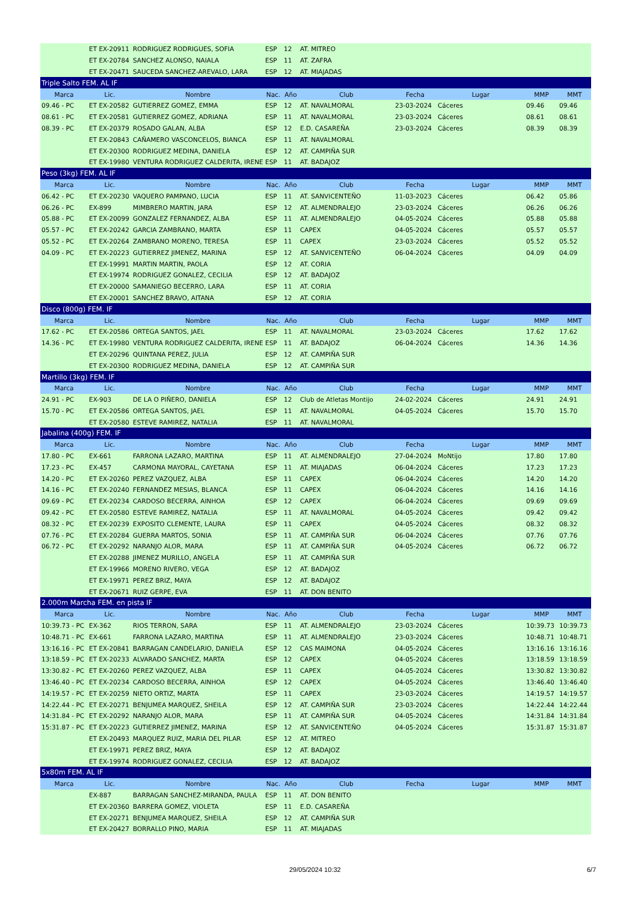| | ET EX-20911 | RODRIGUEZ RODRIGUES, SOFIA | ESP | 12 | AT. MITREO | | | | |
| | ET EX-20784 | SANCHEZ ALONSO, NAIALA | ESP | 11 | AT. ZAFRA | | | | |
| | ET EX-20471 | SAUCEDA SANCHEZ-AREVALO, LARA | ESP | 12 | AT. MIAJADAS | | | | |
| Triple Salto FEM. AL IF | | | | | | | | | |
| Marca | Lic. | Nombre | Nac. | Año | Club | Fecha | Lugar | MMP | MMT |
| 09.46 - PC | ET EX-20582 | GUTIERREZ GOMEZ, EMMA | ESP | 12 | AT. NAVALMORAL | 23-03-2024 | Cáceres | 09.46 | 09.46 |
| 08.61 - PC | ET EX-20581 | GUTIERREZ GOMEZ, ADRIANA | ESP | 11 | AT. NAVALMORAL | 23-03-2024 | Cáceres | 08.61 | 08.61 |
| 08.39 - PC | ET EX-20379 | ROSADO GALAN, ALBA | ESP | 12 | E.D. CASAREÑA | 23-03-2024 | Cáceres | 08.39 | 08.39 |
| | ET EX-20843 | CAÑAMERO VASCONCELOS, BIANCA | ESP | 11 | AT. NAVALMORAL | | | | |
| | ET EX-20300 | RODRIGUEZ MEDINA, DANIELA | ESP | 12 | AT. CAMPIÑA SUR | | | | |
| | ET EX-19980 | VENTURA RODRIGUEZ CALDERITA, IRENE | ESP | 11 | AT. BADAJOZ | | | | |
| Peso (3kg) FEM. AL IF | | | | | | | | | |
| Marca | Lic. | Nombre | Nac. | Año | Club | Fecha | Lugar | MMP | MMT |
| 06.42 - PC | ET EX-20230 | VAQUERO PAMPANO, LUCIA | ESP | 11 | AT. SANVICENTEÑO | 11-03-2023 | Cáceres | 06.42 | 05.86 |
| 06.26 - PC | EX-899 | MIMBRERO MARTIN, JARA | ESP | 12 | AT. ALMENDRALEJO | 23-03-2024 | Cáceres | 06.26 | 06.26 |
| 05.88 - PC | ET EX-20099 | GONZALEZ FERNANDEZ, ALBA | ESP | 11 | AT. ALMENDRALEJO | 04-05-2024 | Cáceres | 05.88 | 05.88 |
| 05.57 - PC | ET EX-20242 | GARCIA ZAMBRANO, MARTA | ESP | 11 | CAPEX | 04-05-2024 | Cáceres | 05.57 | 05.57 |
| 05.52 - PC | ET EX-20264 | ZAMBRANO MORENO, TERESA | ESP | 11 | CAPEX | 23-03-2024 | Cáceres | 05.52 | 05.52 |
| 04.09 - PC | ET EX-20223 | GUTIERREZ JIMENEZ, MARINA | ESP | 12 | AT. SANVICENTEÑO | 06-04-2024 | Cáceres | 04.09 | 04.09 |
| | ET EX-19991 | MARTIN MARTIN, PAOLA | ESP | 12 | AT. CORIA | | | | |
| | ET EX-19974 | RODRIGUEZ GONALEZ, CECILIA | ESP | 12 | AT. BADAJOZ | | | | |
| | ET EX-20000 | SAMANIEGO BECERRO, LARA | ESP | 11 | AT. CORIA | | | | |
| | ET EX-20001 | SANCHEZ BRAVO, AITANA | ESP | 12 | AT. CORIA | | | | |
| Disco (800g) FEM. IF | | | | | | | | | |
| Marca | Lic. | Nombre | Nac. | Año | Club | Fecha | Lugar | MMP | MMT |
| 17.62 - PC | ET EX-20586 | ORTEGA SANTOS, JAEL | ESP | 11 | AT. NAVALMORAL | 23-03-2024 | Cáceres | 17.62 | 17.62 |
| 14.36 - PC | ET EX-19980 | VENTURA RODRIGUEZ CALDERITA, IRENE | ESP | 11 | AT. BADAJOZ | 06-04-2024 | Cáceres | 14.36 | 14.36 |
| | ET EX-20296 | QUINTANA PEREZ, JULIA | ESP | 12 | AT. CAMPIÑA SUR | | | | |
| | ET EX-20300 | RODRIGUEZ MEDINA, DANIELA | ESP | 12 | AT. CAMPIÑA SUR | | | | |
| Martillo (3kg) FEM. IF | | | | | | | | | |
| Marca | Lic. | Nombre | Nac. | Año | Club | Fecha | Lugar | MMP | MMT |
| 24.91 - PC | EX-903 | DE LA O PIÑERO, DANIELA | ESP | 12 | Club de Atletas Montijo | 24-02-2024 | Cáceres | 24.91 | 24.91 |
| 15.70 - PC | ET EX-20586 | ORTEGA SANTOS, JAEL | ESP | 11 | AT. NAVALMORAL | 04-05-2024 | Cáceres | 15.70 | 15.70 |
| | ET EX-20580 | ESTEVE RAMIREZ, NATALIA | ESP | 11 | AT. NAVALMORAL | | | | |
| Jabalina (400g) FEM. IF | | | | | | | | | |
| Marca | Lic. | Nombre | Nac. | Año | Club | Fecha | Lugar | MMP | MMT |
| 17.80 - PC | EX-661 | FARRONA LAZARO, MARTINA | ESP | 11 | AT. ALMENDRALEJO | 27-04-2024 | MoNtijo | 17.80 | 17.80 |
| 17.23 - PC | EX-457 | CARMONA MAYORAL, CAYETANA | ESP | 11 | AT. MIAJADAS | 06-04-2024 | Cáceres | 17.23 | 17.23 |
| 14.20 - PC | ET EX-20260 | PEREZ VAZQUEZ, ALBA | ESP | 11 | CAPEX | 06-04-2024 | Cáceres | 14.20 | 14.20 |
| 14.16 - PC | ET EX-20240 | FERNANDEZ MESIAS, BLANCA | ESP | 11 | CAPEX | 06-04-2024 | Cáceres | 14.16 | 14.16 |
| 09.69 - PC | ET EX-20234 | CARDOSO BECERRA, AINHOA | ESP | 12 | CAPEX | 06-04-2024 | Cáceres | 09.69 | 09.69 |
| 09.42 - PC | ET EX-20580 | ESTEVE RAMIREZ, NATALIA | ESP | 11 | AT. NAVALMORAL | 04-05-2024 | Cáceres | 09.42 | 09.42 |
| 08.32 - PC | ET EX-20239 | EXPOSITO CLEMENTE, LAURA | ESP | 11 | CAPEX | 04-05-2024 | Cáceres | 08.32 | 08.32 |
| 07.76 - PC | ET EX-20284 | GUERRA MARTOS, SONIA | ESP | 11 | AT. CAMPIÑA SUR | 06-04-2024 | Cáceres | 07.76 | 07.76 |
| 06.72 - PC | ET EX-20292 | NARANJO ALOR, MARA | ESP | 11 | AT. CAMPIÑA SUR | 04-05-2024 | Cáceres | 06.72 | 06.72 |
| | ET EX-20288 | JIMENEZ MURILLO, ANGELA | ESP | 11 | AT. CAMPIÑA SUR | | | | |
| | ET EX-19966 | MORENO RIVERO, VEGA | ESP | 12 | AT. BADAJOZ | | | | |
| | ET EX-19971 | PEREZ BRIZ, MAYA | ESP | 12 | AT. BADAJOZ | | | | |
| | ET EX-20671 | RUIZ GERPE, EVA | ESP | 11 | AT. DON BENITO | | | | |
| 2.000m Marcha FEM. en pista IF | | | | | | | | | |
| Marca | Lic. | Nombre | Nac. | Año | Club | Fecha | Lugar | MMP | MMT |
| 10:39.73 - PC | EX-362 | RIOS TERRON, SARA | ESP | 11 | AT. ALMENDRALEJO | 23-03-2024 | Cáceres | 10:39.73 | 10:39.73 |
| 10:48.71 - PC | EX-661 | FARRONA LAZARO, MARTINA | ESP | 11 | AT. ALMENDRALEJO | 23-03-2024 | Cáceres | 10:48.71 | 10:48.71 |
| 13:16.16 - PC | ET EX-20841 | BARRAGAN CANDELARIO, DANIELA | ESP | 12 | CAS MAIMONA | 04-05-2024 | Cáceres | 13:16.16 | 13:16.16 |
| 13:18.59 - PC | ET EX-20233 | ALVARADO SANCHEZ, MARTA | ESP | 12 | CAPEX | 04-05-2024 | Cáceres | 13:18.59 | 13:18.59 |
| 13:30.82 - PC | ET EX-20260 | PEREZ VAZQUEZ, ALBA | ESP | 11 | CAPEX | 04-05-2024 | Cáceres | 13:30.82 | 13:30.82 |
| 13:46.40 - PC | ET EX-20234 | CARDOSO BECERRA, AINHOA | ESP | 12 | CAPEX | 04-05-2024 | Cáceres | 13:46.40 | 13:46.40 |
| 14:19.57 - PC | ET EX-20259 | NIETO ORTIZ, MARTA | ESP | 11 | CAPEX | 23-03-2024 | Cáceres | 14:19.57 | 14:19.57 |
| 14:22.44 - PC | ET EX-20271 | BENJUMEA MARQUEZ, SHEILA | ESP | 12 | AT. CAMPIÑA SUR | 23-03-2024 | Cáceres | 14:22.44 | 14:22.44 |
| 14:31.84 - PC | ET EX-20292 | NARANJO ALOR, MARA | ESP | 11 | AT. CAMPIÑA SUR | 04-05-2024 | Cáceres | 14:31.84 | 14:31.84 |
| 15:31.87 - PC | ET EX-20223 | GUTIERREZ JIMENEZ, MARINA | ESP | 12 | AT. SANVICENTEÑO | 04-05-2024 | Cáceres | 15:31.87 | 15:31.87 |
| | ET EX-20493 | MARQUEZ RUIZ, MARIA DEL PILAR | ESP | 12 | AT. MITREO | | | | |
| | ET EX-19971 | PEREZ BRIZ, MAYA | ESP | 12 | AT. BADAJOZ | | | | |
| | ET EX-19974 | RODRIGUEZ GONALEZ, CECILIA | ESP | 12 | AT. BADAJOZ | | | | |
| 5x80m FEM. AL IF | | | | | | | | | |
| Marca | Lic. | Nombre | Nac. | Año | Club | Fecha | Lugar | MMP | MMT |
| | EX-887 | BARRAGAN SANCHEZ-MIRANDA, PAULA | ESP | 11 | AT. DON BENITO | | | | |
| | ET EX-20360 | BARRERA GOMEZ, VIOLETA | ESP | 11 | E.D. CASAREÑA | | | | |
| | ET EX-20271 | BENJUMEA MARQUEZ, SHEILA | ESP | 12 | AT. CAMPIÑA SUR | | | | |
| | ET EX-20427 | BORRALLO PINO, MARIA | ESP | 11 | AT. MIAJADAS | | | | |
29/05/2024 10:32 6/7